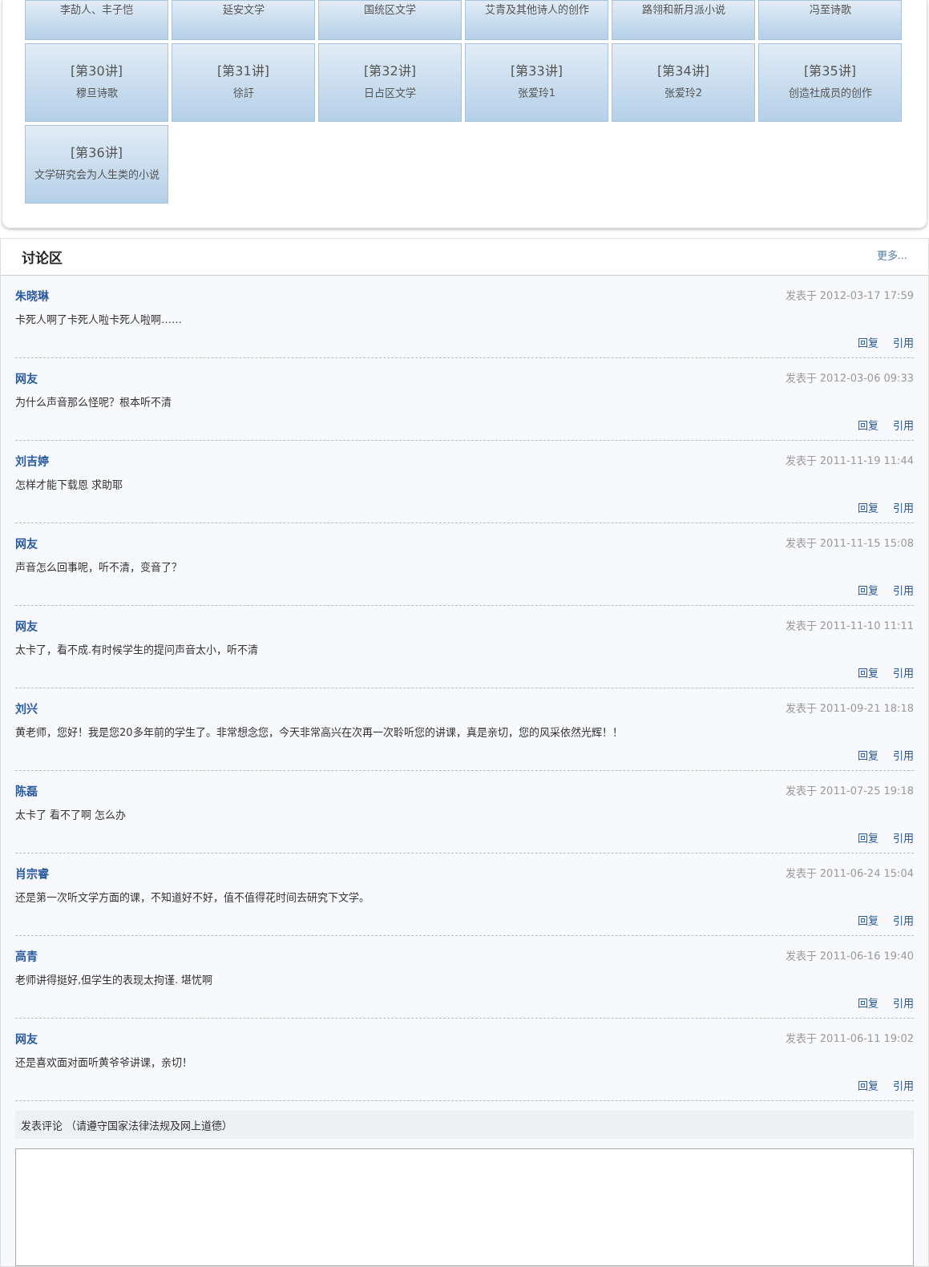李劼人、丰子恺
延安文学
国统区文学
艾青及其他诗人的创作
路翎和新月派小说
冯至诗歌
[第30讲]
穆旦诗歌
[第31讲]
徐訏
[第32讲]
日占区文学
[第33讲]
张爱玲1
[第34讲]
张爱玲2
[第35讲]
创造社成员的创作
[第36讲]
文学研究会为人生类的小说
讨论区
更多...
朱晓琳 发表于 2012-03-17 17:59
卡死人啊了卡死人啦卡死人啦啊……
回复 引用
网友 发表于 2012-03-06 09:33
为什么声音那么怪呢？根本听不清
回复 引用
刘吉婷 发表于 2011-11-19 11:44
怎样才能下载恩 求助耶
回复 引用
网友 发表于 2011-11-15 15:08
声音怎么回事呢，听不清，变音了？
回复 引用
网友 发表于 2011-11-10 11:11
太卡了，看不成.有时候学生的提问声音太小，听不清
回复 引用
刘兴 发表于 2011-09-21 18:18
黄老师，您好！我是您20多年前的学生了。非常想念您，今天非常高兴在次再一次聆听您的讲课，真是亲切，您的风采依然光辉！！
回复 引用
陈磊 发表于 2011-07-25 19:18
太卡了 看不了啊 怎么办
回复 引用
肖宗睿 发表于 2011-06-24 15:04
还是第一次听文学方面的课，不知道好不好，值不值得花时间去研究下文学。
回复 引用
高青 发表于 2011-06-16 19:40
老师讲得挺好,但学生的表现太拘谨. 堪忧啊
回复 引用
网友 发表于 2011-06-11 19:02
还是喜欢面对面听黄爷爷讲课，亲切！
回复 引用
发表评论 （请遵守国家法律法规及网上道德）